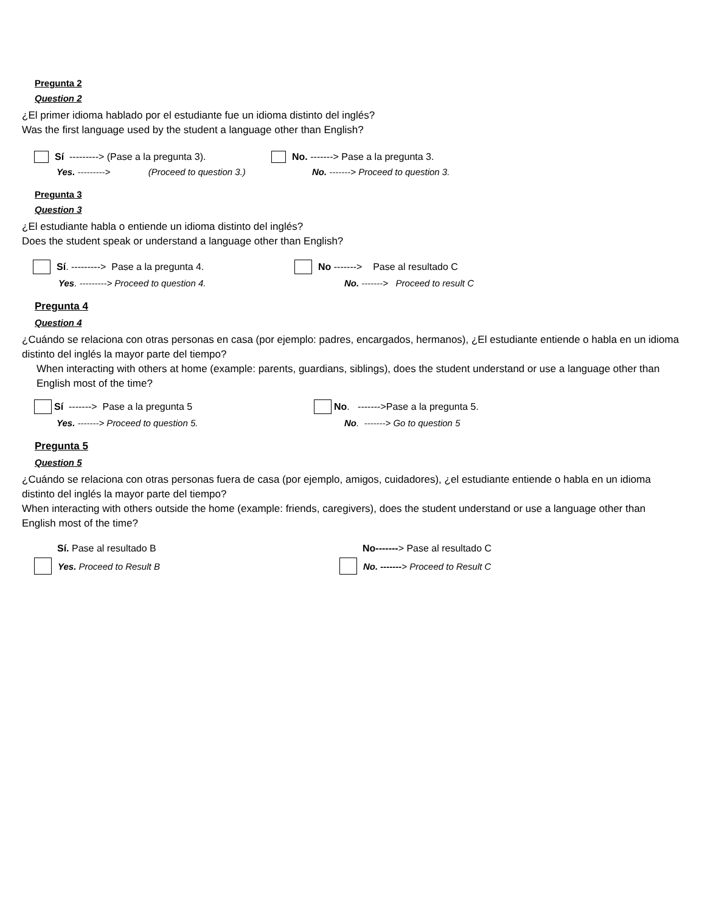Pregunta 2
Question 2
¿El primer idioma hablado por el estudiante fue un idioma distinto del inglés?
Was the first language used by the student a language other than English?
Sí ---------> (Pase a la pregunta 3). No. -------> Pase a la pregunta 3.
Yes. ---------> (Proceed to question 3.)
No. -------> Proceed to question 3.
Pregunta 3
Question 3
¿El estudiante habla o entiende un idioma distinto del inglés?
Does the student speak or understand a language other than English?
Sí. ---------> Pase a la pregunta 4. No -------> Pase al resultado C
Yes. ---------> Proceed to question 4. No. -------> Proceed to result C
Pregunta 4
Question 4
¿Cuándo se relaciona con otras personas en casa (por ejemplo: padres, encargados, hermanos), ¿El estudiante entiende o habla en un idioma distinto del inglés la mayor parte del tiempo?
When interacting with others at home (example: parents, guardians, siblings), does the student understand or use a language other than English most of the time?
Sí -------> Pase a la pregunta 5 No. ------->Pase a la pregunta 5.
Yes. -------> Proceed to question 5. No. -------> Go to question 5
Pregunta 5
Question 5
¿Cuándo se relaciona con otras personas fuera de casa (por ejemplo, amigos, cuidadores), ¿el estudiante entiende o habla en un idioma distinto del inglés la mayor parte del tiempo?
When interacting with others outside the home (example: friends, caregivers), does the student understand or use a language other than English most of the time?
Sí. Pase al resultado B No-------> Pase al resultado C
Yes. Proceed to Result B No. ------- > Proceed to Result C